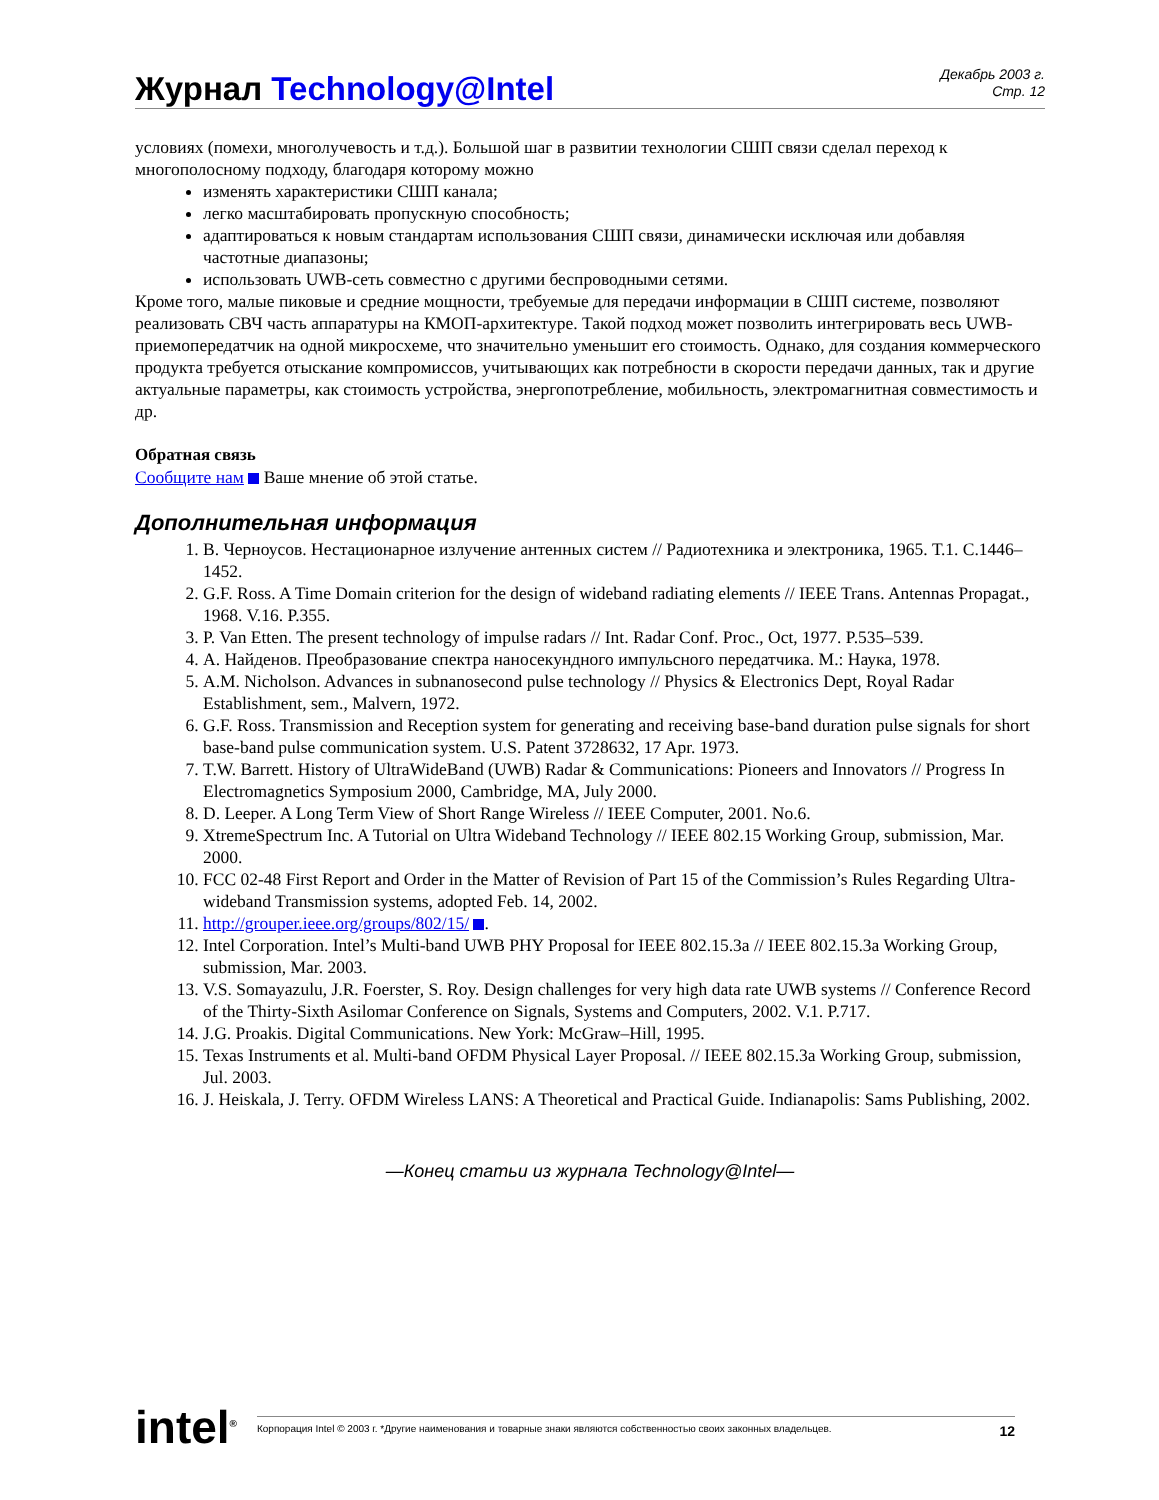Журнал Technology@Intel
Декабрь 2003 г.
Стр. 12
условиях (помехи, многолучевость и т.д.). Большой шаг в развитии технологии СШП связи сделал переход к многополосному подходу, благодаря которому можно
изменять характеристики СШП канала;
легко масштабировать пропускную способность;
адаптироваться к новым стандартам использования СШП связи, динамически исключая или добавляя частотные диапазоны;
использовать UWB-сеть совместно с другими беспроводными сетями.
Кроме того, малые пиковые и средние мощности, требуемые для передачи информации в СШП системе, позволяют реализовать СВЧ часть аппаратуры на КМОП-архитектуре. Такой подход может позволить интегрировать весь UWB-приемопередатчик на одной микросхеме, что значительно уменьшит его стоимость. Однако, для создания коммерческого продукта требуется отыскание компромиссов, учитывающих как потребности в скорости передачи данных, так и другие актуальные параметры, как стоимость устройства, энергопотребление, мобильность, электромагнитная совместимость и др.
Обратная связь
Сообщите нам Ваше мнение об этой статье.
Дополнительная информация
1. В. Черноусов. Нестационарное излучение антенных систем // Радиотехника и электроника, 1965. Т.1. С.1446–1452.
2. G.F. Ross. A Time Domain criterion for the design of wideband radiating elements // IEEE Trans. Antennas Propagat., 1968. V.16. P.355.
3. P. Van Etten. The present technology of impulse radars // Int. Radar Conf. Proc., Oct, 1977. P.535–539.
4. A. Найденов. Преобразование спектра наносекундного импульсного передатчика. М.: Наука, 1978.
5. A.M. Nicholson. Advances in subnanosecond pulse technology // Physics & Electronics Dept, Royal Radar Establishment, sem., Malvern, 1972.
6. G.F. Ross. Transmission and Reception system for generating and receiving base-band duration pulse signals for short base-band pulse communication system. U.S. Patent 3728632, 17 Apr. 1973.
7. T.W. Barrett. History of UltraWideBand (UWB) Radar & Communications: Pioneers and Innovators // Progress In Electromagnetics Symposium 2000, Cambridge, MA, July 2000.
8. D. Leeper. A Long Term View of Short Range Wireless // IEEE Computer, 2001. No.6.
9. XtremeSpectrum Inc. A Tutorial on Ultra Wideband Technology // IEEE 802.15 Working Group, submission, Mar. 2000.
10. FCC 02-48 First Report and Order in the Matter of Revision of Part 15 of the Commission’s Rules Regarding Ultra-wideband Transmission systems, adopted Feb. 14, 2002.
11. http://grouper.ieee.org/groups/802/15/ .
12. Intel Corporation. Intel’s Multi-band UWB PHY Proposal for IEEE 802.15.3a // IEEE 802.15.3a Working Group, submission, Mar. 2003.
13. V.S. Somayazulu, J.R. Foerster, S. Roy. Design challenges for very high data rate UWB systems // Conference Record of the Thirty-Sixth Asilomar Conference on Signals, Systems and Computers, 2002. V.1. P.717.
14. J.G. Proakis. Digital Communications. New York: McGraw–Hill, 1995.
15. Texas Instruments et al. Multi-band OFDM Physical Layer Proposal. // IEEE 802.15.3a Working Group, submission, Jul. 2003.
16. J. Heiskala, J. Terry. OFDM Wireless LANS: A Theoretical and Practical Guide. Indianapolis: Sams Publishing, 2002.
—Конец статьи из журнала Technology@Intel—
intel<sup>®</sup>
Корпорация Intel © 2003 г. *Другие наименования и товарные знаки являются собственностью своих законных владельцев. 12